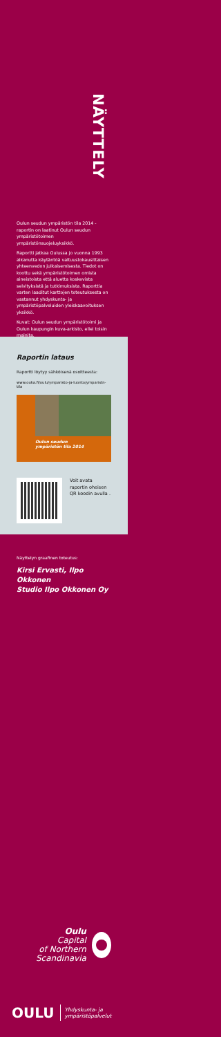NÄYTTELY
Oulun seudun ympäristön tila 2014 -raportin on laatinut Oulun seudun ympäristötoimen ympäristönsuojeluyksikkö.
Raportti jatkaa Oulussa jo vuonna 1993 alkanutta käytäntöä valtuustokausittaisen yhteenvedon julkaisemisesta. Tiedot on koottu sekä ympäristötoimen omista aineistoista että aluetta koskevista selvityksistä ja tutkimuksista. Raporttia varten laaditut karttojen toteutuksesta on vastannut yhdyskunta- ja ympäristöpalveluiden yleiskaavoituksen yksikkö.
Kuvat: Oulun seudun ympäristötoimi ja Oulun kaupungin kuva-arkisto, ellei toisin mainita.
Raportin lataus
Raportti löytyy sähköisenä osoitteesta:
www.ouka.fi/oulu/ymparisto-ja-luonto/ymparistn-tila
Oulun seudun
ympäristön tila 2014
Voit avata raportin oheisen QR koodin avulla .
Näyttelyn graafinen toteutus:
Kirsi Ervasti, Ilpo Okkonen
Studio Ilpo Okkonen Oy
Oulu Capital
of Northern
Scandinavia
OULU Yhdyskunta- ja
ympäristöpalvelut